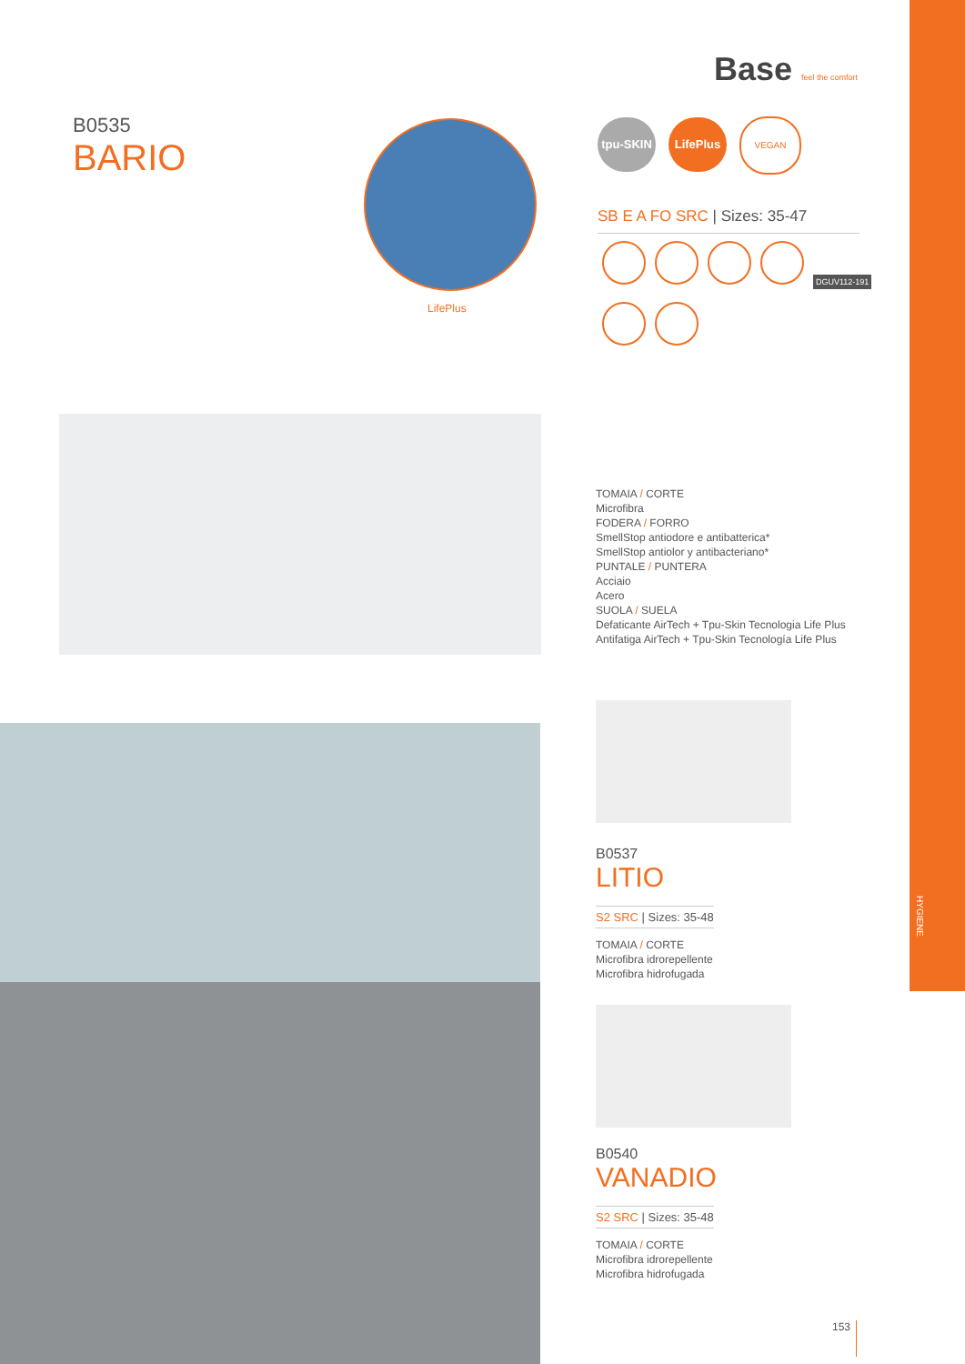Base feel the comfort
B0535
BARIO
LifePlus
tpu-SKIN LifePlus VEGAN
SB E A FO SRC | Sizes: 35-47
DGUV112-191
TOMAIA / CORTE
Microfibra
FODERA / FORRO
SmellStop antiodore e antibatterica*
SmellStop antiolor y antibacteriano*
PUNTALE / PUNTERA
Acciaio
Acero
SUOLA / SUELA
Defaticante AirTech + Tpu-Skin Tecnologia Life Plus
Antifatiga AirTech + Tpu-Skin Tecnología Life Plus
B0537
LITIO
S2 SRC | Sizes: 35-48
TOMAIA / CORTE
Microfibra idrorepellente
Microfibra hidrofugada
B0540
VANADIO
S2 SRC | Sizes: 35-48
TOMAIA / CORTE
Microfibra idrorepellente
Microfibra hidrofugada
HYGIENE
153